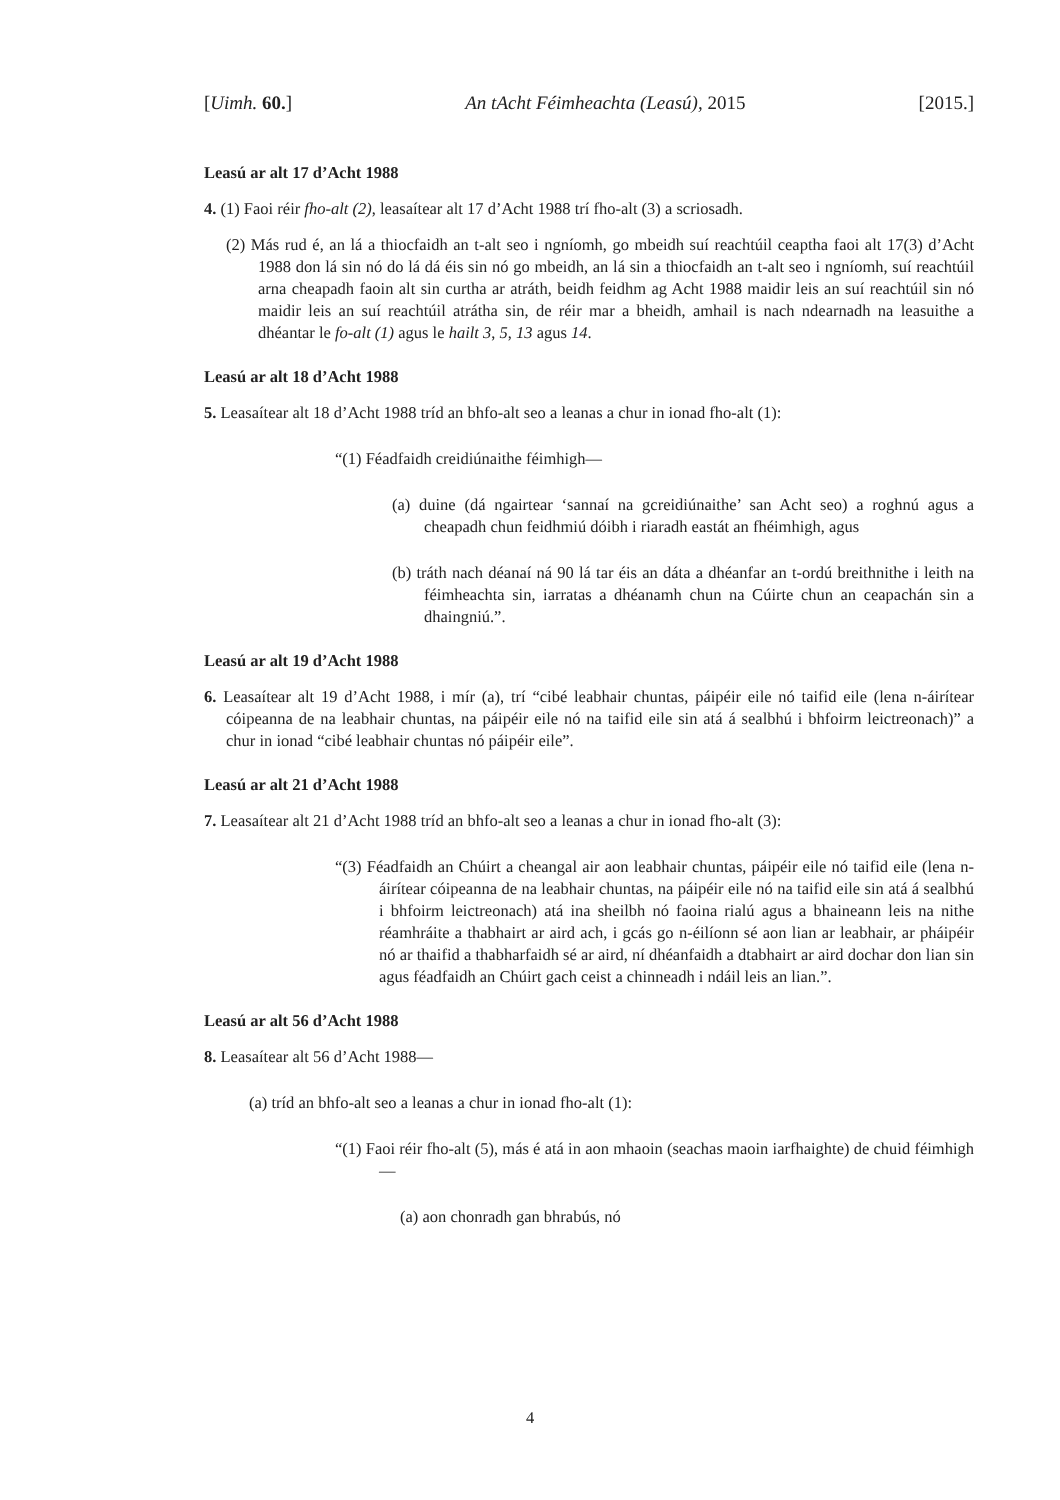[Uimh. 60.] An tAcht Féimheachta (Leasú), 2015 [2015.]
Leasú ar alt 17 d’Acht 1988
4. (1) Faoi réir fho-alt (2), leasaítear alt 17 d’Acht 1988 trí fho-alt (3) a scriosadh.
(2) Más rud é, an lá a thiocfaidh an t-alt seo i ngníomh, go mbeidh suí reachtúil ceaptha faoi alt 17(3) d’Acht 1988 don lá sin nó do lá dá éis sin nó go mbeidh, an lá sin a thiocfaidh an t-alt seo i ngníomh, suí reachtúil arna cheapadh faoin alt sin curtha ar atráth, beidh feidhm ag Acht 1988 maidir leis an suí reachtúil sin nó maidir leis an suí reachtúil atrátha sin, de réir mar a bheidh, amhail is nach ndearnadh na leasuithe a dhéantar le fo-alt (1) agus le hailt 3, 5, 13 agus 14.
Leasú ar alt 18 d’Acht 1988
5. Leasaítear alt 18 d’Acht 1988 tríd an bhfo-alt seo a leanas a chur in ionad fho-alt (1):
“(1) Féadfaidh creidiúnaithe féimhigh—
(a) duine (dá ngairtear ‘sannaí na gcreidiúnaithe’ san Acht seo) a roghnú agus a cheapadh chun feidhmiú dóibh i riaradh eastát an fhéimhigh, agus
(b) tráth nach déanaí ná 90 lá tar éis an dáta a dhéanfar an t-ordú breithnithe i leith na féimheachta sin, iarratas a dhéanamh chun na Cúirte chun an ceapachán sin a dhaingniú.”.
Leasú ar alt 19 d’Acht 1988
6. Leasaítear alt 19 d’Acht 1988, i mír (a), trí “cibé leabhair chuntas, páipéir eile nó taifid eile (lena n-áirítear cóipeanna de na leabhair chuntas, na páipéir eile nó na taifid eile sin atá á sealbhú i bhfoirm leictreonach)” a chur in ionad “cibé leabhair chuntas nó páipéir eile”.
Leasú ar alt 21 d’Acht 1988
7. Leasaítear alt 21 d’Acht 1988 tríd an bhfo-alt seo a leanas a chur in ionad fho-alt (3):
“(3) Féadfaidh an Chúirt a cheangal air aon leabhair chuntas, páipéir eile nó taifid eile (lena n-áirítear cóipeanna de na leabhair chuntas, na páipéir eile nó na taifid eile sin atá á sealbhú i bhfoirm leictreonach) atá ina sheilbh nó faoina rialú agus a bhaineann leis na nithe réamhráite a thabhairt ar aird ach, i gcás go n-éilíonn sé aon lian ar leabhair, ar pháipéir nó ar thaifid a thabharfaidh sé ar aird, ní dhéanfaidh a dtabhairt ar aird dochar don lian sin agus féadfaidh an Chúirt gach ceist a chinneadh i ndáil leis an lian.”.
Leasú ar alt 56 d’Acht 1988
8. Leasaítear alt 56 d’Acht 1988—
(a) tríd an bhfo-alt seo a leanas a chur in ionad fho-alt (1):
“(1) Faoi réir fho-alt (5), más é atá in aon mhaoin (seachas maoin iarfhaighte) de chuid féimhigh—
(a) aon chonradh gan bhrabús, nó
4